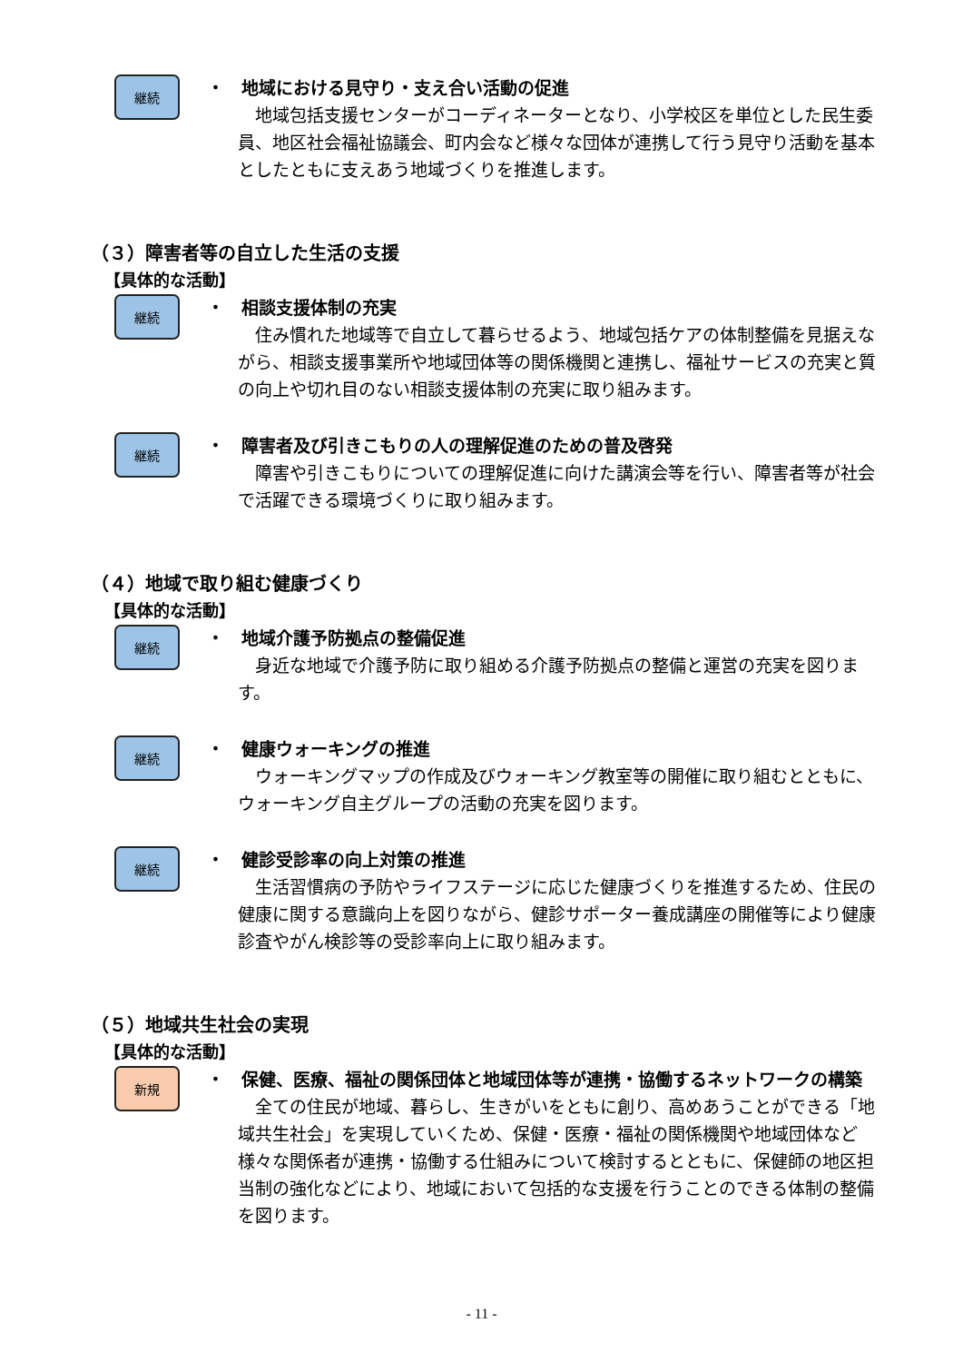継続
・　地域における見守り・支え合い活動の促進
　地域包括支援センターがコーディネーターとなり、小学校区を単位とした民生委員、地区社会福祉協議会、町内会など様々な団体が連携して行う見守り活動を基本としたともに支えあう地域づくりを推進します。
（３）障害者等の自立した生活の支援
【具体的な活動】
継続
・　相談支援体制の充実
　住み慣れた地域等で自立して暮らせるよう、地域包括ケアの体制整備を見据えながら、相談支援事業所や地域団体等の関係機関と連携し、福祉サービスの充実と質の向上や切れ目のない相談支援体制の充実に取り組みます。
継続
・　障害者及び引きこもりの人の理解促進のための普及啓発
　障害や引きこもりについての理解促進に向けた講演会等を行い、障害者等が社会で活躍できる環境づくりに取り組みます。
（４）地域で取り組む健康づくり
【具体的な活動】
継続
・　地域介護予防拠点の整備促進
　身近な地域で介護予防に取り組める介護予防拠点の整備と運営の充実を図ります。
継続
・　健康ウォーキングの推進
　ウォーキングマップの作成及びウォーキング教室等の開催に取り組むとともに、ウォーキング自主グループの活動の充実を図ります。
継続
・　健診受診率の向上対策の推進
　生活習慣病の予防やライフステージに応じた健康づくりを推進するため、住民の健康に関する意識向上を図りながら、健診サポーター養成講座の開催等により健康診査やがん検診等の受診率向上に取り組みます。
（５）地域共生社会の実現
【具体的な活動】
新規
・　保健、医療、福祉の関係団体と地域団体等が連携・協働するネットワークの構築
　全ての住民が地域、暮らし、生きがいをともに創り、高めあうことができる「地域共生社会」を実現していくため、保健・医療・福祉の関係機関や地域団体など様々な関係者が連携・協働する仕組みについて検討するとともに、保健師の地区担当制の強化などにより、地域において包括的な支援を行うことのできる体制の整備を図ります。
- 11 -